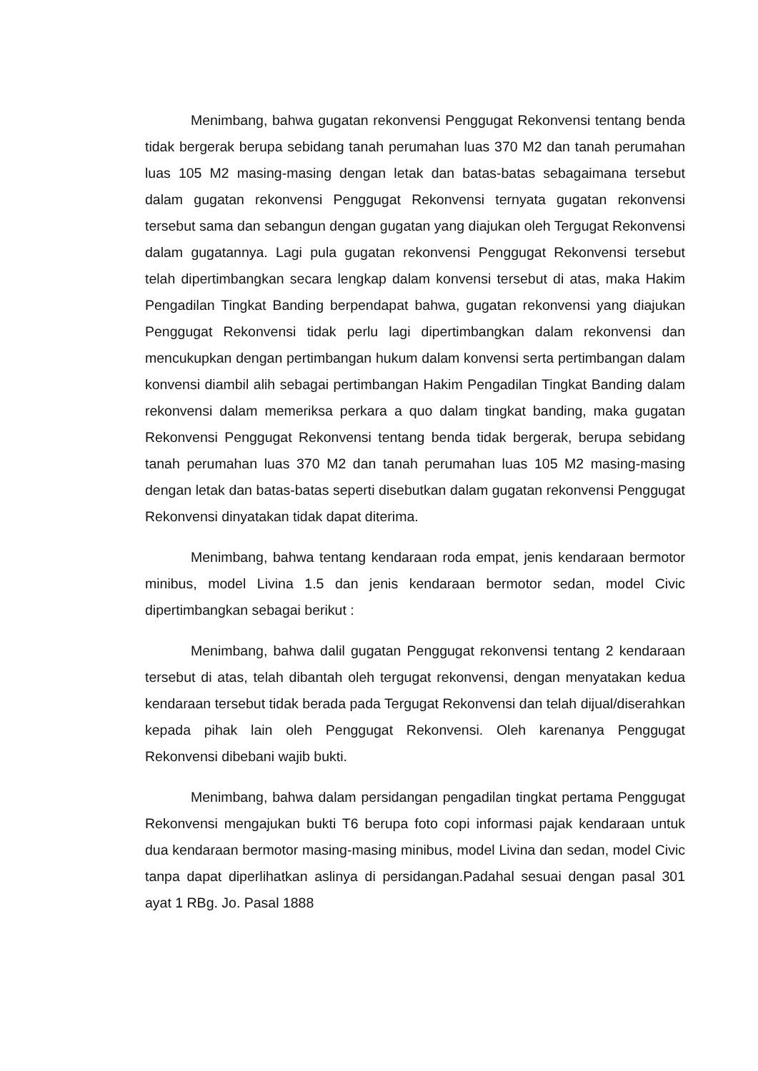Menimbang, bahwa gugatan rekonvensi Penggugat Rekonvensi tentang benda tidak bergerak berupa sebidang tanah perumahan luas 370 M2 dan tanah perumahan luas 105 M2 masing-masing dengan letak dan batas-batas sebagaimana tersebut dalam gugatan rekonvensi Penggugat Rekonvensi ternyata gugatan rekonvensi tersebut sama dan sebangun dengan gugatan yang diajukan oleh Tergugat Rekonvensi dalam gugatannya. Lagi pula gugatan rekonvensi Penggugat Rekonvensi tersebut telah dipertimbangkan secara lengkap dalam konvensi tersebut di atas, maka Hakim Pengadilan Tingkat Banding berpendapat bahwa, gugatan rekonvensi yang diajukan Penggugat Rekonvensi tidak perlu lagi dipertimbangkan dalam rekonvensi dan mencukupkan dengan pertimbangan hukum dalam konvensi serta pertimbangan dalam konvensi diambil alih sebagai pertimbangan Hakim Pengadilan Tingkat Banding dalam rekonvensi dalam memeriksa perkara a quo dalam tingkat banding, maka gugatan Rekonvensi Penggugat Rekonvensi tentang benda tidak bergerak, berupa sebidang tanah perumahan luas 370 M2 dan tanah perumahan luas 105 M2 masing-masing dengan letak dan batas-batas seperti disebutkan dalam gugatan rekonvensi Penggugat Rekonvensi dinyatakan tidak dapat diterima.
Menimbang, bahwa tentang kendaraan roda empat, jenis kendaraan bermotor minibus, model Livina 1.5 dan jenis kendaraan bermotor sedan, model Civic dipertimbangkan sebagai berikut :
Menimbang, bahwa dalil gugatan Penggugat rekonvensi tentang 2 kendaraan tersebut di atas, telah dibantah oleh tergugat rekonvensi, dengan menyatakan kedua kendaraan tersebut tidak berada pada Tergugat Rekonvensi dan telah dijual/diserahkan kepada pihak lain oleh Penggugat Rekonvensi. Oleh karenanya Penggugat Rekonvensi dibebani wajib bukti.
Menimbang, bahwa dalam persidangan pengadilan tingkat pertama Penggugat Rekonvensi mengajukan bukti T6 berupa foto copi informasi pajak kendaraan untuk dua kendaraan bermotor masing-masing minibus, model Livina dan sedan, model Civic tanpa dapat diperlihatkan aslinya di persidangan.Padahal sesuai dengan pasal 301 ayat 1 RBg. Jo. Pasal 1888